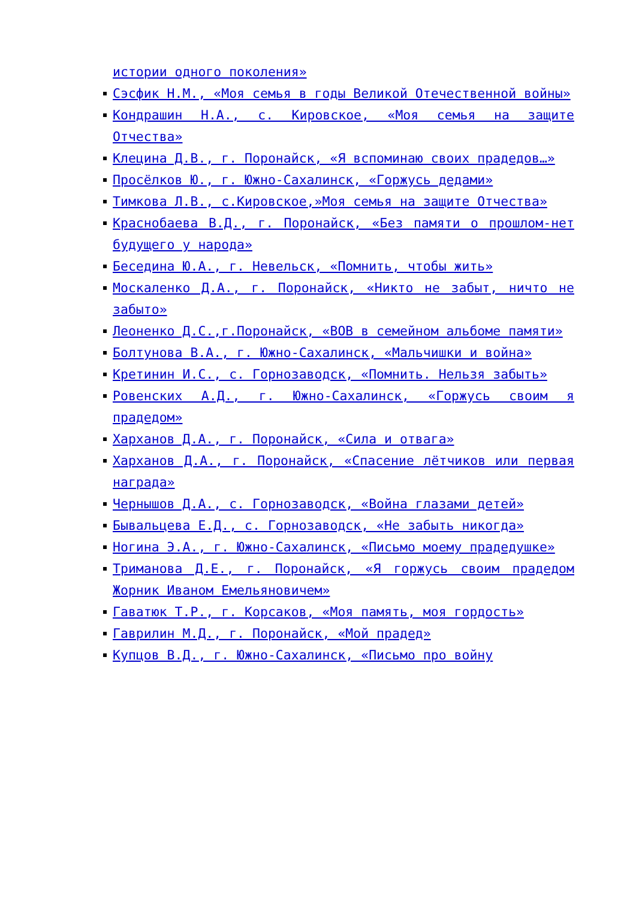истории одного поколения»
Сэсфик Н.М., «Моя семья в годы Великой Отечественной войны»
Кондрашин Н.А., с. Кировское, «Моя семья на защите Отчества»
Клецина Д.В., г. Поронайск, «Я вспоминаю своих прадедов…»
Просёлков Ю., г. Южно-Сахалинск, «Горжусь дедами»
Тимкова Л.В., с.Кировское,»Моя семья на защите Отчества»
Краснобаева В.Д., г. Поронайск, «Без памяти о прошлом-нет будущего у народа»
Беседина Ю.А., г. Невельск, «Помнить, чтобы жить»
Москаленко Д.А., г. Поронайск, «Никто не забыт, ничто не забыто»
Леоненко Д.С.,г.Поронайск, «ВОВ в семейном альбоме памяти»
Болтунова В.А., г. Южно-Сахалинск, «Мальчишки и война»
Кретинин И.С., с. Горнозаводск, «Помнить. Нельзя забыть»
Ровенских А.Д., г. Южно-Сахалинск, «Горжусь своим я прадедом»
Харханов Д.А., г. Поронайск, «Сила и отвага»
Харханов Д.А., г. Поронайск, «Спасение лётчиков или первая награда»
Чернышов Д.А., с. Горнозаводск, «Война глазами детей»
Бывальцева Е.Д., с. Горнозаводск, «Не забыть никогда»
Ногина Э.А., г. Южно-Сахалинск, «Письмо моему прадедушке»
Триманова Д.Е., г. Поронайск, «Я горжусь своим прадедом Жорник Иваном Емельяновичем»
Гаватюк Т.Р., г. Корсаков, «Моя память, моя гордость»
Гаврилин М.Д., г. Поронайск, «Мой прадед»
Купцов В.Д., г. Южно-Сахалинск, «Письмо про войну